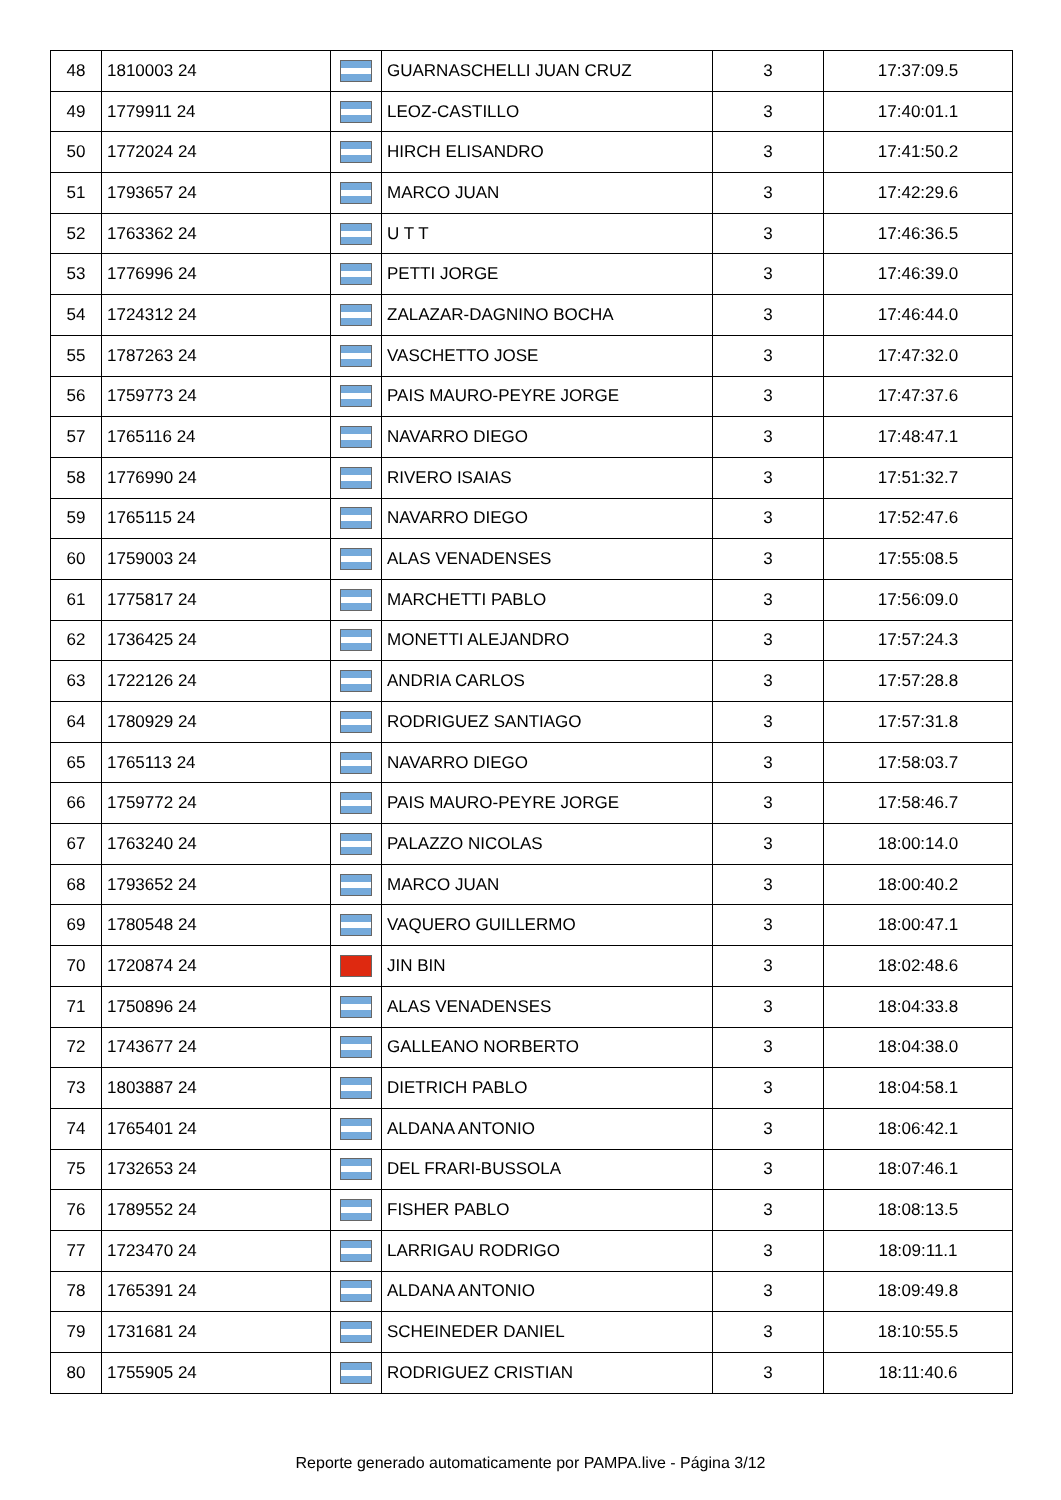| 48 | 1810003 24 | | GUARNASCHELLI JUAN CRUZ | 3 | 17:37:09.5 |
| 49 | 1779911 24 | | LEOZ-CASTILLO | 3 | 17:40:01.1 |
| 50 | 1772024 24 | | HIRCH ELISANDRO | 3 | 17:41:50.2 |
| 51 | 1793657 24 | | MARCO JUAN | 3 | 17:42:29.6 |
| 52 | 1763362 24 | | U T T | 3 | 17:46:36.5 |
| 53 | 1776996 24 | | PETTI JORGE | 3 | 17:46:39.0 |
| 54 | 1724312 24 | | ZALAZAR-DAGNINO BOCHA | 3 | 17:46:44.0 |
| 55 | 1787263 24 | | VASCHETTO JOSE | 3 | 17:47:32.0 |
| 56 | 1759773 24 | | PAIS MAURO-PEYRE JORGE | 3 | 17:47:37.6 |
| 57 | 1765116 24 | | NAVARRO DIEGO | 3 | 17:48:47.1 |
| 58 | 1776990 24 | | RIVERO ISAIAS | 3 | 17:51:32.7 |
| 59 | 1765115 24 | | NAVARRO DIEGO | 3 | 17:52:47.6 |
| 60 | 1759003 24 | | ALAS VENADENSES | 3 | 17:55:08.5 |
| 61 | 1775817 24 | | MARCHETTI PABLO | 3 | 17:56:09.0 |
| 62 | 1736425 24 | | MONETTI ALEJANDRO | 3 | 17:57:24.3 |
| 63 | 1722126 24 | | ANDRIA CARLOS | 3 | 17:57:28.8 |
| 64 | 1780929 24 | | RODRIGUEZ SANTIAGO | 3 | 17:57:31.8 |
| 65 | 1765113 24 | | NAVARRO DIEGO | 3 | 17:58:03.7 |
| 66 | 1759772 24 | | PAIS MAURO-PEYRE JORGE | 3 | 17:58:46.7 |
| 67 | 1763240 24 | | PALAZZO NICOLAS | 3 | 18:00:14.0 |
| 68 | 1793652 24 | | MARCO JUAN | 3 | 18:00:40.2 |
| 69 | 1780548 24 | | VAQUERO GUILLERMO | 3 | 18:00:47.1 |
| 70 | 1720874 24 | | JIN BIN | 3 | 18:02:48.6 |
| 71 | 1750896 24 | | ALAS VENADENSES | 3 | 18:04:33.8 |
| 72 | 1743677 24 | | GALLEANO NORBERTO | 3 | 18:04:38.0 |
| 73 | 1803887 24 | | DIETRICH PABLO | 3 | 18:04:58.1 |
| 74 | 1765401 24 | | ALDANA ANTONIO | 3 | 18:06:42.1 |
| 75 | 1732653 24 | | DEL FRARI-BUSSOLA | 3 | 18:07:46.1 |
| 76 | 1789552 24 | | FISHER PABLO | 3 | 18:08:13.5 |
| 77 | 1723470 24 | | LARRIGAU RODRIGO | 3 | 18:09:11.1 |
| 78 | 1765391 24 | | ALDANA ANTONIO | 3 | 18:09:49.8 |
| 79 | 1731681 24 | | SCHEINEDER DANIEL | 3 | 18:10:55.5 |
| 80 | 1755905 24 | | RODRIGUEZ CRISTIAN | 3 | 18:11:40.6 |
Reporte generado automaticamente por PAMPA.live - Página 3/12